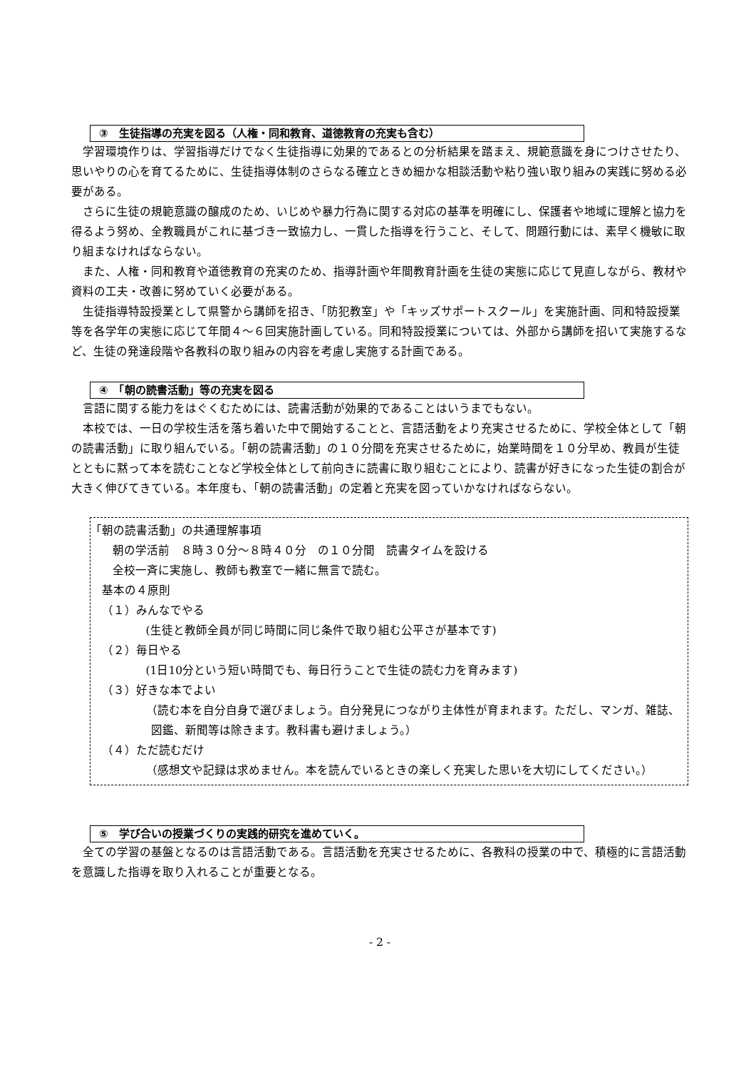③　生徒指導の充実を図る（人権・同和教育、道徳教育の充実も含む）
学習環境作りは、学習指導だけでなく生徒指導に効果的であるとの分析結果を踏まえ、規範意識を身につけさせたり、思いやりの心を育てるために、生徒指導体制のさらなる確立ときめ細かな相談活動や粘り強い取り組みの実践に努める必要がある。
さらに生徒の規範意識の醸成のため、いじめや暴力行為に関する対応の基準を明確にし、保護者や地域に理解と協力を得るよう努め、全教職員がこれに基づき一致協力し、一貫した指導を行うこと、そして、問題行動には、素早く機敏に取り組まなければならない。
また、人権・同和教育や道徳教育の充実のため、指導計画や年間教育計画を生徒の実態に応じて見直しながら、教材や資料の工夫・改善に努めていく必要がある。
生徒指導特設授業として県警から講師を招き、「防犯教室」や「キッズサポートスクール」を実施計画、同和特設授業等を各学年の実態に応じて年間４～６回実施計画している。同和特設授業については、外部から講師を招いて実施するなど、生徒の発達段階や各教科の取り組みの内容を考慮し実施する計画である。
④　「朝の読書活動」等の充実を図る
言語に関する能力をはぐくむためには、読書活動が効果的であることはいうまでもない。
本校では、一日の学校生活を落ち着いた中で開始することと、言語活動をより充実させるために、学校全体として「朝の読書活動」に取り組んでいる。「朝の読書活動」の１０分間を充実させるために，始業時間を１０分早め、教員が生徒とともに黙って本を読むことなど学校全体として前向きに読書に取り組むことにより、読書が好きになった生徒の割合が大きく伸びてきている。本年度も、「朝の読書活動」の定着と充実を図っていかなければならない。
「朝の読書活動」の共通理解事項
朝の学活前　８時３０分～８時４０分　の１０分間　読書タイムを設ける
全校一斉に実施し、教師も教室で一緒に無言で読む。
基本の４原則
（１）みんなでやる
(生徒と教師全員が同じ時間に同じ条件で取り組む公平さが基本です)
（２）毎日やる
(1日10分という短い時間でも、毎日行うことで生徒の読む力を育みます)
（３）好きな本でよい
（読む本を自分自身で選びましょう。自分発見につながり主体性が育まれます。ただし、マンガ、雑誌、図鑑、新聞等は除きます。教科書も避けましょう。）
（４）ただ読むだけ
（感想文や記録は求めません。本を読んでいるときの楽しく充実した思いを大切にしてください。）
⑤　学び合いの授業づくりの実践的研究を進めていく。
全ての学習の基盤となるのは言語活動である。言語活動を充実させるために、各教科の授業の中で、積極的に言語活動を意識した指導を取り入れることが重要となる。
- 2 -